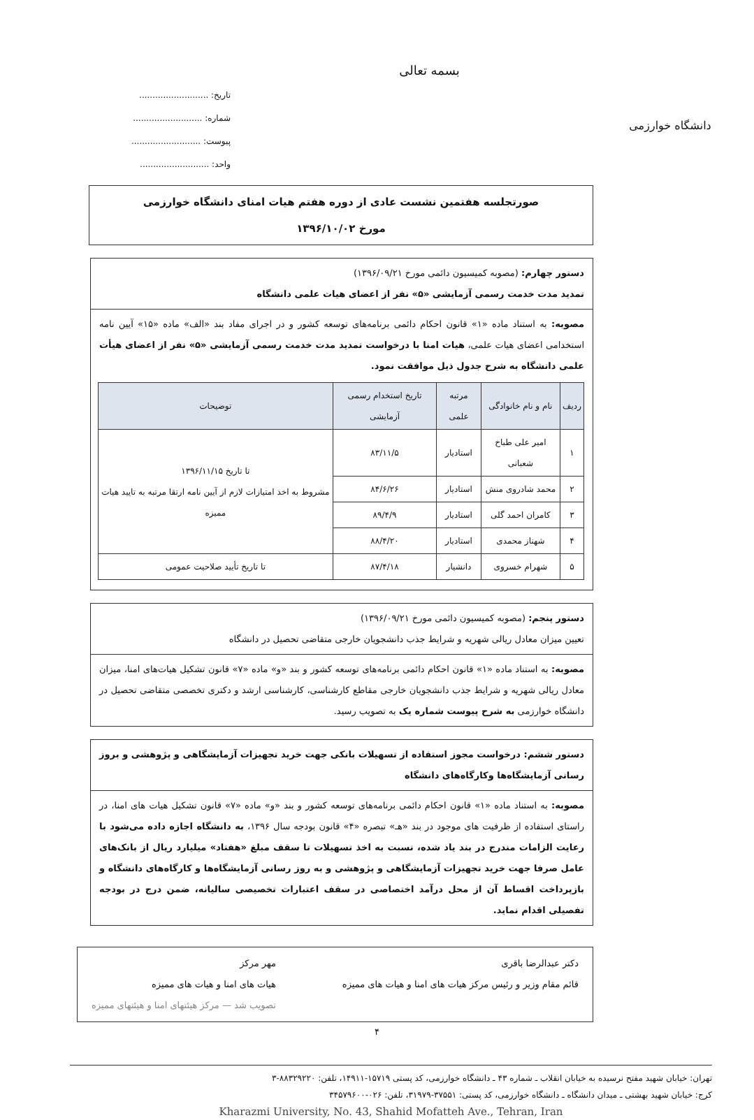دانشگاه خوارزمی
بسمه تعالی
تاریخ: ..........................
شماره: ..........................
پیوست: ..........................
واحد: ..........................
صورتجلسه هفتمین نشست عادی از دوره هفتم هیات امنای دانشگاه خوارزمی
مورخ ۱۳۹۶/۱۰/۰۲
دستور چهارم: (مصوبه کمیسیون دائمی مورخ ۱۳۹۶/۰۹/۲۱)
تمدید مدت خدمت رسمی آزمایشی «۵» نفر از اعضای هیات علمی دانشگاه
مصوبه: به استناد ماده «۱» قانون احکام دائمی برنامه‌های توسعه کشور و در اجرای مفاد بند «الف» ماده «۱۵» آیین نامه استخدامی اعضای هیات علمی، هیات امنا با درخواست تمدید مدت خدمت رسمی آزمایشی «۵» نفر از اعضای هیأت علمی دانشگاه به شرح جدول ذیل موافقت نمود.
| ردیف | نام و نام خانوادگی | مرتبه علمی | تاریخ استخدام رسمی آزمایشی | توضیحات |
| --- | --- | --- | --- | --- |
| ۱ | امیر علی طباخ شعبانی | استادیار | ۸۳/۱۱/۵ | تا تاریخ ۱۳۹۶/۱۱/۱۵ مشروط به اخذ امتیازات لازم از آیین نامه ارتقا مرتبه به تایید هیات ممیزه |
| ۲ | محمد شادروی منش | استادیار | ۸۴/۶/۲۶ | |
| ۳ | کامران احمد گلی | استادیار | ۸۹/۴/۹ | |
| ۴ | شهناز محمدی | استادیار | ۸۸/۴/۲۰ | |
| ۵ | شهرام خسروی | دانشیار | ۸۷/۴/۱۸ | تا تاریخ تأیید صلاحیت عمومی |
دستور پنجم: (مصوبه کمیسیون دائمی مورخ ۱۳۹۶/۰۹/۲۱)
تعیین میزان معادل ریالی شهریه و شرایط جذب دانشجویان خارجی متقاضی تحصیل در دانشگاه
مصوبه: به استناد ماده «۱» قانون احکام دائمی برنامه‌های توسعه کشور و بند «و» ماده «۷» قانون تشکیل هیات‌های امنا، میزان معادل ریالی شهریه و شرایط جذب دانشجویان خارجی مقاطع کارشناسی، کارشناسی ارشد و دکتری تخصصی متقاضی تحصیل در دانشگاه خوارزمی به شرح پیوست شماره یک به تصویب رسید.
دستور ششم: درخواست مجوز استفاده از تسهیلات بانکی جهت خرید تجهیزات آزمایشگاهی و پژوهشی و بروز رسانی آزمایشگاه‌ها وکارگاه‌های دانشگاه
مصوبه: به استناد ماده «۱» قانون احکام دائمی برنامه‌های توسعه کشور و بند «و» ماده «۷» قانون تشکیل هیات های امنا، در راستای استفاده از ظرفیت های موجود در بند «هـ» تبصره «۴» قانون بودجه سال ۱۳۹۶، به دانشگاه اجازه داده می‌شود با رعایت الزامات مندرج در بند یاد شده، نسبت به اخذ تسهیلات تا سقف مبلغ «هفتاد» میلیارد ریال از بانک‌های عامل صرفا جهت خرید تجهیزات آزمایشگاهی و پژوهشی و به روز رسانی آزمایشگاه‌ها و کارگاه‌های دانشگاه و بازپرداخت اقساط آن از محل درآمد اختصاصی در سقف اعتبارات تخصیصی سالیانه، ضمن درج در بودجه تفصیلی اقدام نماید.
دکتر عبدالرضا باقری
قائم مقام وزیر و رئیس مرکز هیات های امنا و هیات های ممیزه
مهر مرکز
هیات های امنا و هیات های ممیزه
تصویب شد — مرکز هیئتهای امنا و هیئتهای ممیزه
۴
تهران: خیابان شهید مفتح نرسیده به خیابان انقلاب ـ شماره ۴۳ ـ دانشگاه خوارزمی، کد پستی ۱۵۷۱۹-۱۴۹۱۱، تلفن: ۸۸۳۲۹۲۲۰-۳
کرج: خیابان شهید بهشتی ـ میدان دانشگاه ـ دانشگاه خوارزمی، کد پستی: ۳۷۵۵۱-۳۱۹۷۹، تلفن: ۰۲۶-۳۴۵۷۹۶۰۰
Kharazmi University, No. 43, Shahid Mofatteh Ave., Tehran, Iran